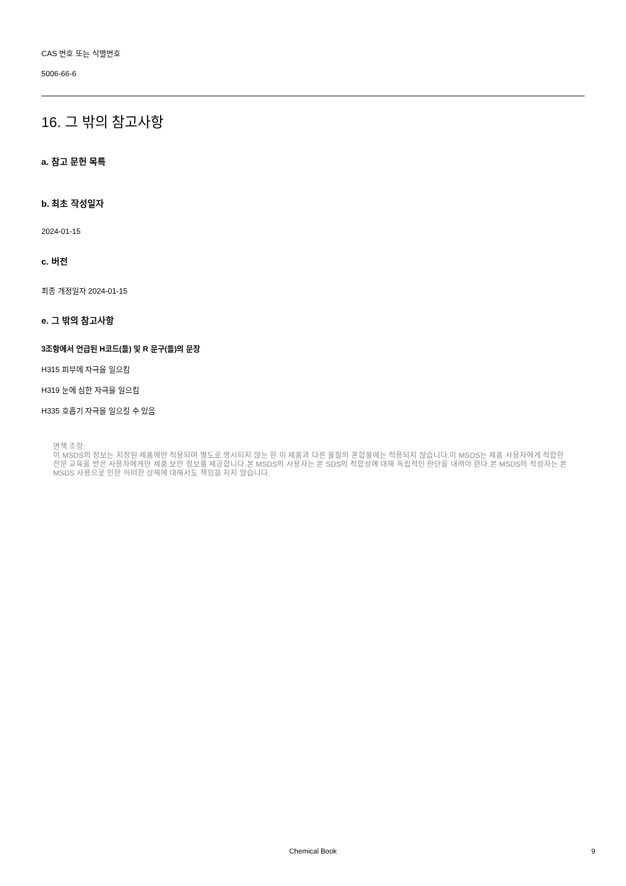CAS 번호 또는 식별번호
5006-66-6
16. 그 밖의 참고사항
a. 참고 문헌 목록
b. 최초 작성일자
2024-01-15
c. 버전
최종 개정일자 2024-01-15
e. 그 밖의 참고사항
3조항에서 언급된 H코드(들) 및 R 문구(들)의 문장
H315 피부에 자극을 일으킴
H319 눈에 심한 자극을 일으킴
H335 호흡기 자극을 일으킬 수 있음
면책 조항:
이 MSDS의 정보는 지정된 제품에만 적용되며 별도로 명시되지 않는 한 이 제품과 다른 물질의 혼합물에는 적용되지 않습니다.이 MSDS는 제품 사용자에게 적합한 전문 교육을 받은 사용자에게만 제품 보안 정보를 제공합니다.본 MSDS의 사용자는 본 SDS의 적합성에 대해 독립적인 판단을 내려야 한다.본 MSDS의 작성자는 본 MSDS 사용으로 인한 어떠한 상해에 대해서도 책임을 지지 않습니다.
Chemical Book
9